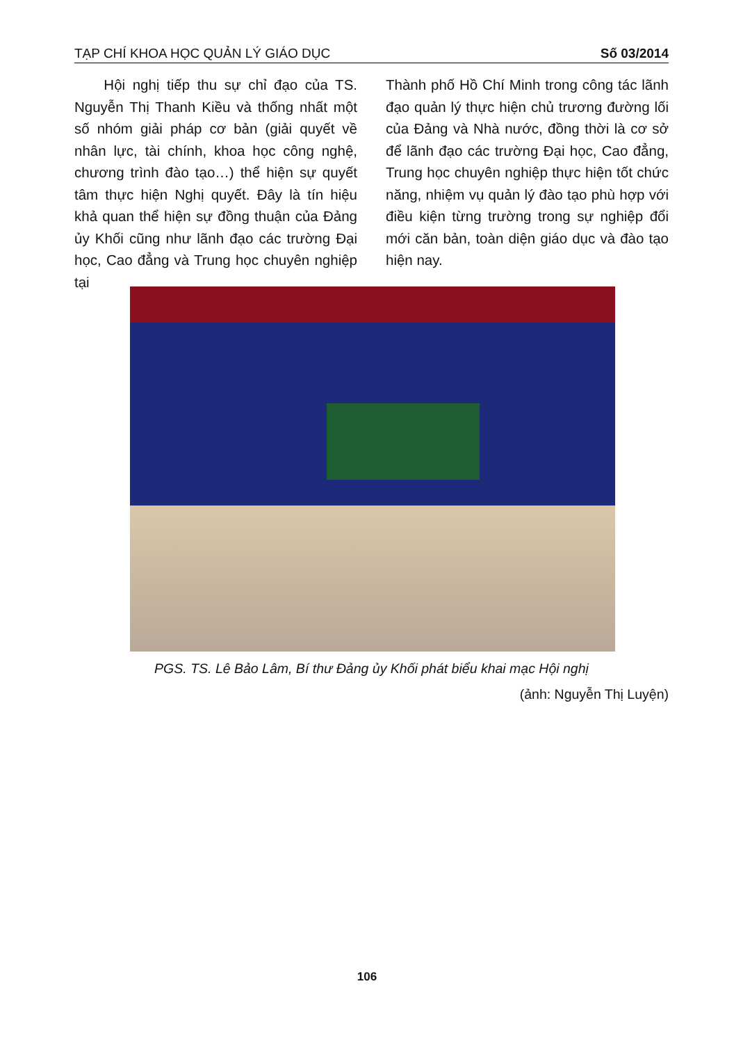TẠP CHÍ KHOA HỌC QUẢN LÝ GIÁO DỤC Số 03/2014
Hội nghị tiếp thu sự chỉ đạo của TS. Nguyễn Thị Thanh Kiều và thống nhất một số nhóm giải pháp cơ bản (giải quyết về nhân lực, tài chính, khoa học công nghệ, chương trình đào tạo…) thể hiện sự quyết tâm thực hiện Nghị quyết. Đây là tín hiệu khả quan thể hiện sự đồng thuận của Đảng ủy Khối cũng như lãnh đạo các trường Đại học, Cao đẳng và Trung học chuyên nghiệp tại
Thành phố Hồ Chí Minh trong công tác lãnh đạo quản lý thực hiện chủ trương đường lối của Đảng và Nhà nước, đồng thời là cơ sở để lãnh đạo các trường Đại học, Cao đẳng, Trung học chuyên nghiệp thực hiện tốt chức năng, nhiệm vụ quản lý đào tạo phù hợp với điều kiện từng trường trong sự nghiệp đổi mới căn bản, toàn diện giáo dục và đào tạo hiện nay.
PGS. TS. Lê Bảo Lâm, Bí thư Đảng ủy Khối phát biểu khai mạc Hội nghị
(ảnh: Nguyễn Thị Luyện)
106